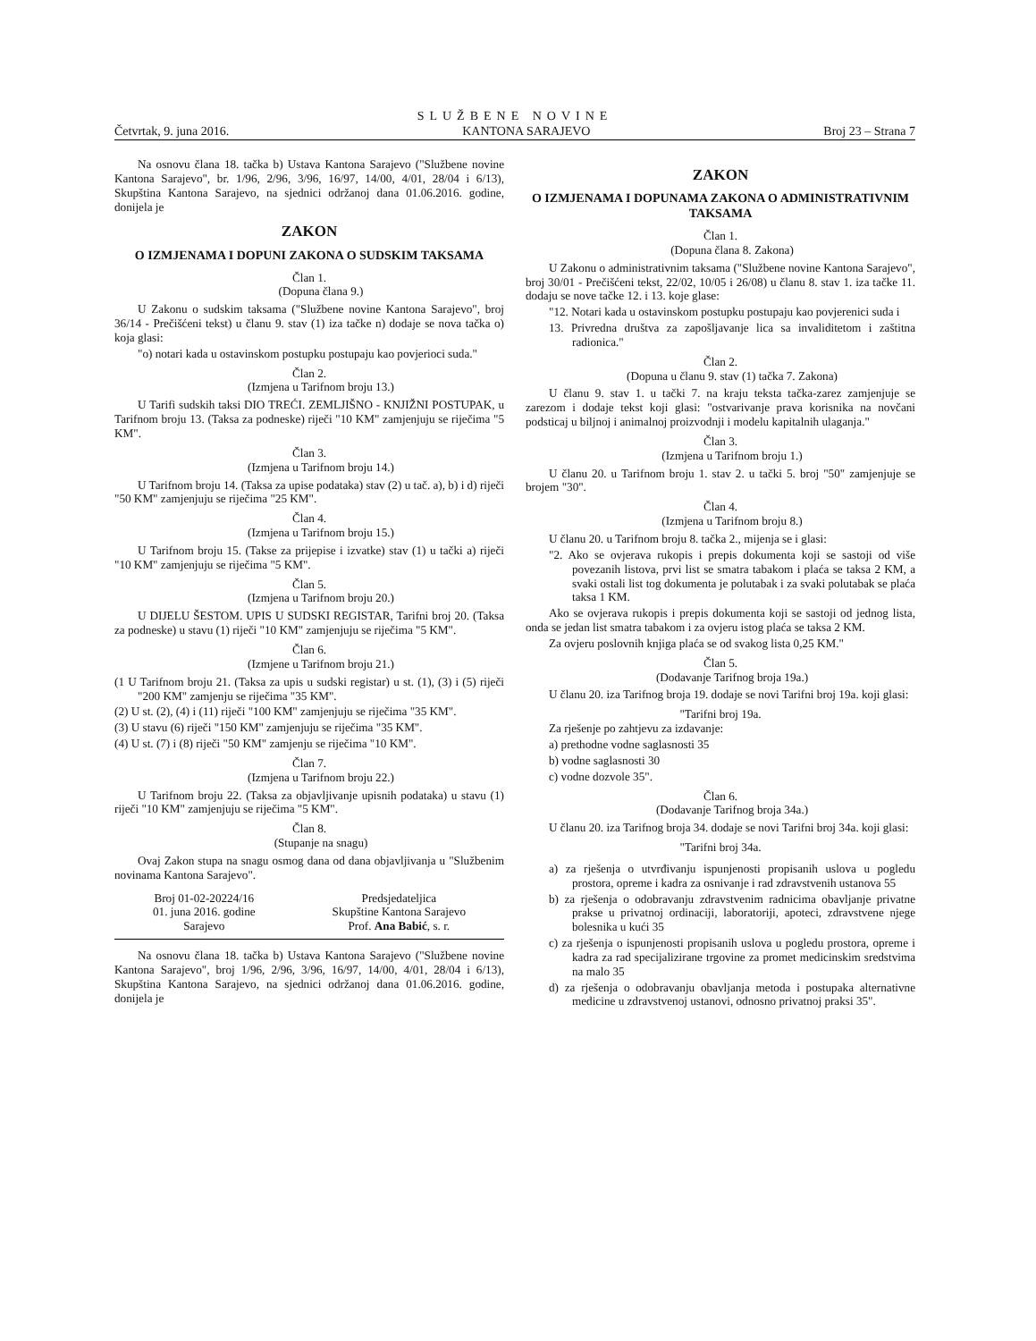SLUŽBENE NOVINE
Četvrtak, 9. juna 2016. KANTONA SARAJEVO Broj 23 – Strana 7
Na osnovu člana 18. tačka b) Ustava Kantona Sarajevo ("Službene novine Kantona Sarajevo", br. 1/96, 2/96, 3/96, 16/97, 14/00, 4/01, 28/04 i 6/13), Skupština Kantona Sarajevo, na sjednici održanoj dana 01.06.2016. godine, donijela je
ZAKON
O IZMJENAMA I DOPUNI ZAKONA O SUDSKIM TAKSAMA
Član 1.
(Dopuna člana 9.)
U Zakonu o sudskim taksama ("Službene novine Kantona Sarajevo", broj 36/14 - Prečišćeni tekst) u članu 9. stav (1) iza tačke n) dodaje se nova tačka o) koja glasi:
"o) notari kada u ostavinskom postupku postupaju kao povjerioci suda."
Član 2.
(Izmjena u Tarifnom broju 13.)
U Tarifi sudskih taksi DIO TREĆI. ZEMLJIŠNO - KNJIŽNI POSTUPAK, u Tarifnom broju 13. (Taksa za podneske) riječi "10 KM" zamjenjuju se riječima "5 KM".
Član 3.
(Izmjena u Tarifnom broju 14.)
U Tarifnom broju 14. (Taksa za upise podataka) stav (2) u tač. a), b) i d) riječi "50 KM" zamjenjuju se riječima "25 KM".
Član 4.
(Izmjena u Tarifnom broju 15.)
U Tarifnom broju 15. (Takse za prijepise i izvatke) stav (1) u tački a) riječi "10 KM" zamjenjuju se riječima "5 KM".
Član 5.
(Izmjena u Tarifnom broju 20.)
U DIJELU ŠESTOM. UPIS U SUDSKI REGISTAR, Tarifni broj 20. (Taksa za podneske) u stavu (1) riječi "10 KM" zamjenjuju se riječima "5 KM".
Član 6.
(Izmjene u Tarifnom broju 21.)
(1 U Tarifnom broju 21. (Taksa za upis u sudski registar) u st. (1), (3) i (5) riječi "200 KM" zamjenju se riječima "35 KM".
(2) U st. (2), (4) i (11) riječi "100 KM" zamjenjuju se riječima "35 KM".
(3) U stavu (6) riječi "150 KM" zamjenjuju se riječima "35 KM".
(4) U st. (7) i (8) riječi "50 KM" zamjenju se riječima "10 KM".
Član 7.
(Izmjena u Tarifnom broju 22.)
U Tarifnom broju 22. (Taksa za objavljivanje upisnih podataka) u stavu (1) riječi "10 KM" zamjenjuju se riječima "5 KM".
Član 8.
(Stupanje na snagu)
Ovaj Zakon stupa na snagu osmog dana od dana objavljivanja u "Službenim novinama Kantona Sarajevo".
Broj 01-02-20224/16
01. juna 2016. godine
Sarajevo
Predsjedateljica
Skupštine Kantona Sarajevo
Prof. Ana Babić, s. r.
Na osnovu člana 18. tačka b) Ustava Kantona Sarajevo ("Službene novine Kantona Sarajevo", broj 1/96, 2/96, 3/96, 16/97, 14/00, 4/01, 28/04 i 6/13), Skupština Kantona Sarajevo, na sjednici održanoj dana 01.06.2016. godine, donijela je
ZAKON
O IZMJENAMA I DOPUNAMA ZAKONA O ADMINISTRATIVNIM TAKSAMA
Član 1.
(Dopuna člana 8. Zakona)
U Zakonu o administrativnim taksama ("Službene novine Kantona Sarajevo", broj 30/01 - Prečišćeni tekst, 22/02, 10/05 i 26/08) u članu 8. stav 1. iza tačke 11. dodaju se nove tačke 12. i 13. koje glase:
"12. Notari kada u ostavinskom postupku postupaju kao povjerenici suda i
13. Privredna društva za zapošljavanje lica sa invaliditetom i zaštitna radionica."
Član 2.
(Dopuna u članu 9. stav (1) tačka 7. Zakona)
U članu 9. stav 1. u tački 7. na kraju teksta tačka-zarez zamjenjuje se zarezom i dodaje tekst koji glasi: "ostvarivanje prava korisnika na novčani podsticaj u biljnoj i animalnoj proizvodnji i modelu kapitalnih ulaganja."
Član 3.
(Izmjena u Tarifnom broju 1.)
U članu 20. u Tarifnom broju 1. stav 2. u tački 5. broj "50" zamjenjuje se brojem "30".
Član 4.
(Izmjena u Tarifnom broju 8.)
U članu 20. u Tarifnom broju 8. tačka 2., mijenja se i glasi:
"2. Ako se ovjerava rukopis i prepis dokumenta koji se sastoji od više povezanih listova, prvi list se smatra tabakom i plaća se taksa 2 KM, a svaki ostali list tog dokumenta je polutabak i za svaki polutabak se plaća taksa 1 KM.
Ako se ovjerava rukopis i prepis dokumenta koji se sastoji od jednog lista, onda se jedan list smatra tabakom i za ovjeru istog plaća se taksa 2 KM.
Za ovjeru poslovnih knjiga plaća se od svakog lista 0,25 KM."
Član 5.
(Dodavanje Tarifnog broja 19a.)
U članu 20. iza Tarifnog broja 19. dodaje se novi Tarifni broj 19a. koji glasi:
"Tarifni broj 19a.
Za rješenje po zahtjevu za izdavanje:
a) prethodne vodne saglasnosti 35
b) vodne saglasnosti 30
c) vodne dozvole 35".
Član 6.
(Dodavanje Tarifnog broja 34a.)
U članu 20. iza Tarifnog broja 34. dodaje se novi Tarifni broj 34a. koji glasi:
"Tarifni broj 34a.
a) za rješenja o utvrđivanju ispunjenosti propisanih uslova u pogledu prostora, opreme i kadra za osnivanje i rad zdravstvenih ustanova 55
b) za rješenja o odobravanju zdravstvenim radnicima obavljanje privatne prakse u privatnoj ordinaciji, laboratoriji, apoteci, zdravstvene njege bolesnika u kući 35
c) za rješenja o ispunjenosti propisanih uslova u pogledu prostora, opreme i kadra za rad specijalizirane trgovine za promet medicinskim sredstvima na malo 35
d) za rješenja o odobravanju obavljanja metoda i postupaka alternativne medicine u zdravstvenoj ustanovi, odnosno privatnoj praksi 35".